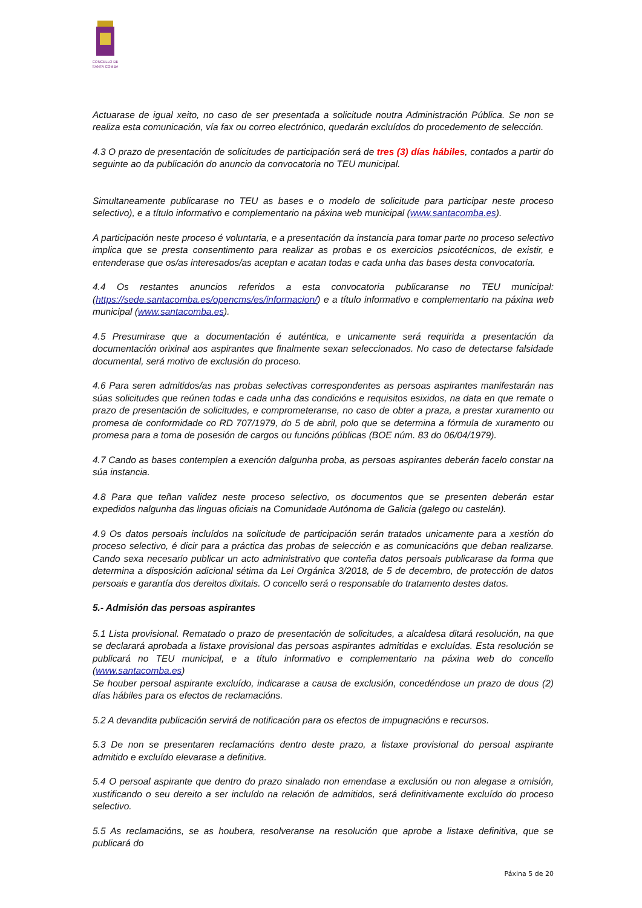CONCELLO DE
SANTA COMBA
Actuarase de igual xeito, no caso de ser presentada a solicitude noutra Administración Pública. Se non se realiza esta comunicación, vía fax ou correo electrónico, quedarán excluídos do procedemento de selección.
4.3 O prazo de presentación de solicitudes de participación será de tres (3) días hábiles, contados a partir do seguinte ao da publicación do anuncio da convocatoria no TEU municipal.
Simultaneamente publicarase no TEU as bases e o modelo de solicitude para participar neste proceso selectivo), e a título informativo e complementario na páxina web municipal (www.santacomba.es).
A participación neste proceso é voluntaria, e a presentación da instancia para tomar parte no proceso selectivo implica que se presta consentimento para realizar as probas e os exercicios psicotécnicos, de existir, e entenderase que os/as interesados/as aceptan e acatan todas e cada unha das bases desta convocatoria.
4.4 Os restantes anuncios referidos a esta convocatoria publicaranse no TEU municipal: (https://sede.santacomba.es/opencms/es/informacion/) e a título informativo e complementario na páxina web municipal (www.santacomba.es).
4.5 Presumirase que a documentación é auténtica, e unicamente será requirida a presentación da documentación orixinal aos aspirantes que finalmente sexan seleccionados. No caso de detectarse falsidade documental, será motivo de exclusión do proceso.
4.6 Para seren admitidos/as nas probas selectivas correspondentes as persoas aspirantes manifestarán nas súas solicitudes que reúnen todas e cada unha das condicións e requisitos esixidos, na data en que remate o prazo de presentación de solicitudes, e comprometeranse, no caso de obter a praza, a prestar xuramento ou promesa de conformidade co RD 707/1979, do 5 de abril, polo que se determina a fórmula de xuramento ou promesa para a toma de posesión de cargos ou funcións públicas (BOE núm. 83 do 06/04/1979).
4.7 Cando as bases contemplen a exención dalgunha proba, as persoas aspirantes deberán facelo constar na súa instancia.
4.8 Para que teñan validez neste proceso selectivo, os documentos que se presenten deberán estar expedidos nalgunha das linguas oficiais na Comunidade Autónoma de Galicia (galego ou castelán).
4.9 Os datos persoais incluídos na solicitude de participación serán tratados unicamente para a xestión do proceso selectivo, é dicir para a práctica das probas de selección e as comunicacións que deban realizarse. Cando sexa necesario publicar un acto administrativo que conteña datos persoais publicarase da forma que determina a disposición adicional sétima da Lei Orgánica 3/2018, de 5 de decembro, de protección de datos persoais e garantía dos dereitos dixitais. O concello será o responsable do tratamento destes datos.
5.- Admisión das persoas aspirantes
5.1 Lista provisional. Rematado o prazo de presentación de solicitudes, a alcaldesa ditará resolución, na que se declarará aprobada a listaxe provisional das persoas aspirantes admitidas e excluídas. Esta resolución se publicará no TEU municipal, e a título informativo e complementario na páxina web do concello (www.santacomba.es)
Se houber persoal aspirante excluído, indicarase a causa de exclusión, concedéndose un prazo de dous (2) días hábiles para os efectos de reclamacións.
5.2 A devandita publicación servirá de notificación para os efectos de impugnacións e recursos.
5.3 De non se presentaren reclamacións dentro deste prazo, a listaxe provisional do persoal aspirante admitido e excluído elevarase a definitiva.
5.4 O persoal aspirante que dentro do prazo sinalado non emendase a exclusión ou non alegase a omisión, xustificando o seu dereito a ser incluído na relación de admitidos, será definitivamente excluído do proceso selectivo.
5.5 As reclamacións, se as houbera, resolveranse na resolución que aprobe a listaxe definitiva, que se publicará do
Páxina 5 de 20